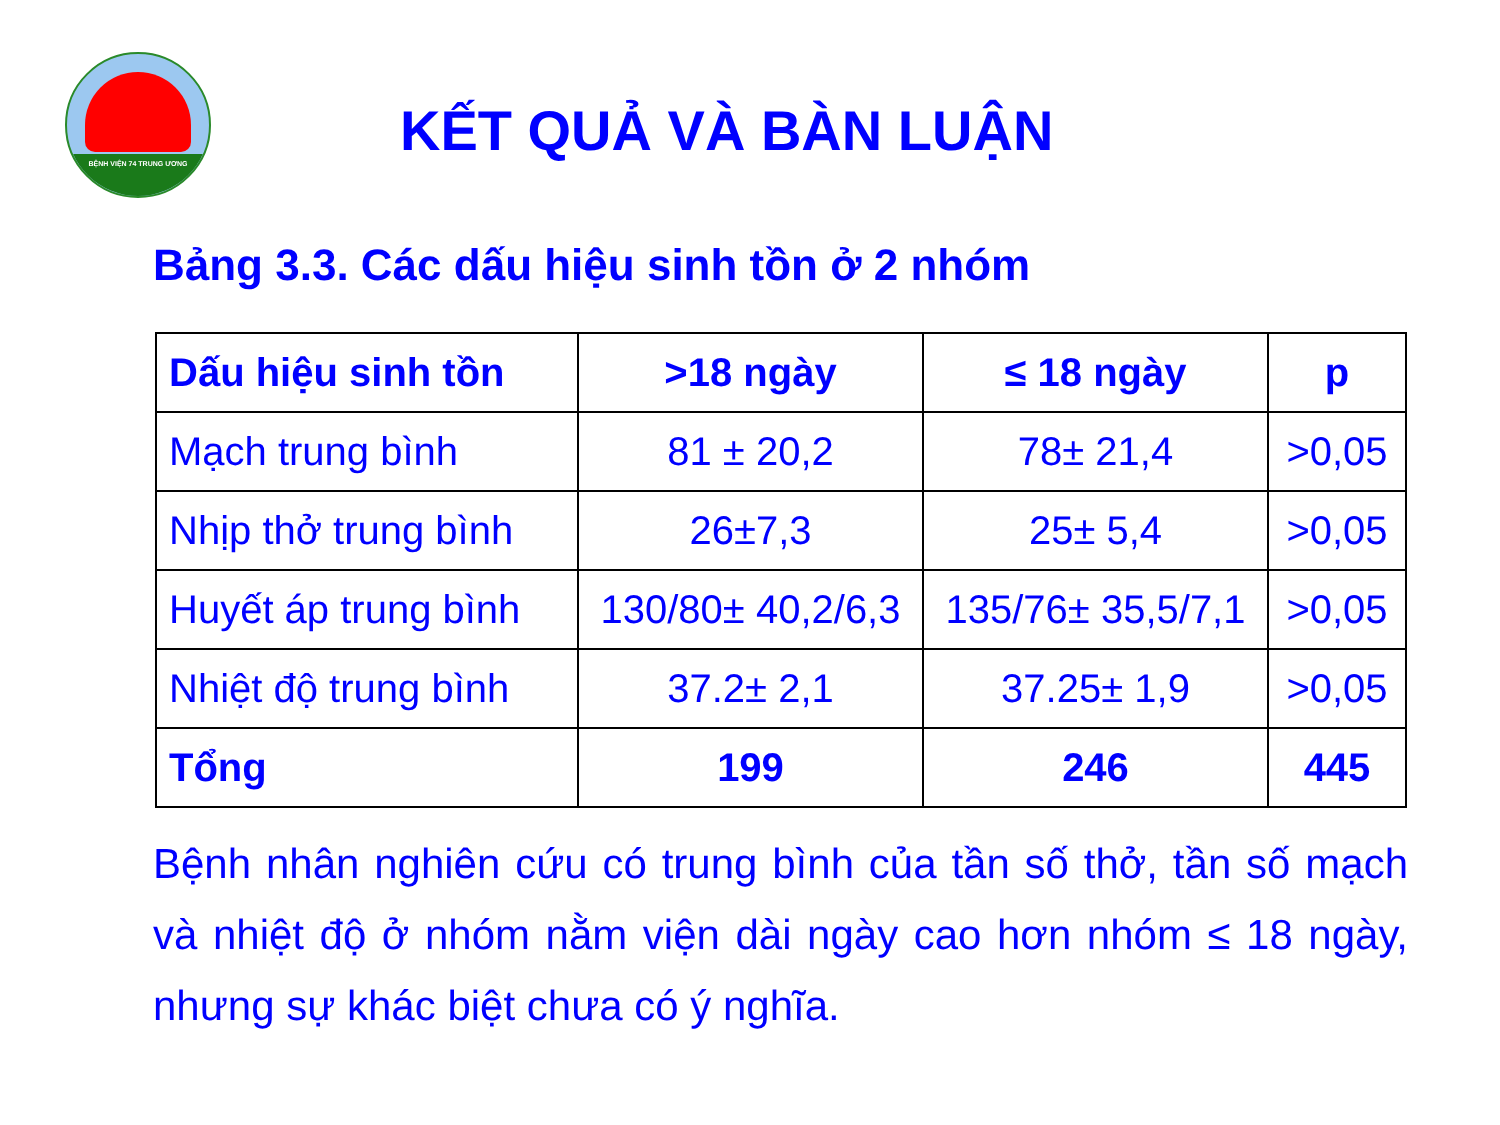BỆNH VIỆN 74 TRUNG ƯƠNG
KẾT QUẢ VÀ BÀN LUẬN
Bảng 3.3. Các dấu hiệu sinh tồn ở 2 nhóm
| Dấu hiệu sinh tồn | >18 ngày | ≤ 18 ngày | p |
| --- | --- | --- | --- |
| Mạch trung bình | 81 ± 20,2 | 78± 21,4 | >0,05 |
| Nhịp thở trung bình | 26±7,3 | 25± 5,4 | >0,05 |
| Huyết áp trung bình | 130/80± 40,2/6,3 | 135/76± 35,5/7,1 | >0,05 |
| Nhiệt độ trung bình | 37.2± 2,1 | 37.25± 1,9 | >0,05 |
| Tổng | 199 | 246 | 445 |
Bệnh nhân nghiên cứu có trung bình của tần số thở, tần số mạch và nhiệt độ ở nhóm nằm viện dài ngày cao hơn nhóm ≤ 18 ngày, nhưng sự khác biệt chưa có ý nghĩa.